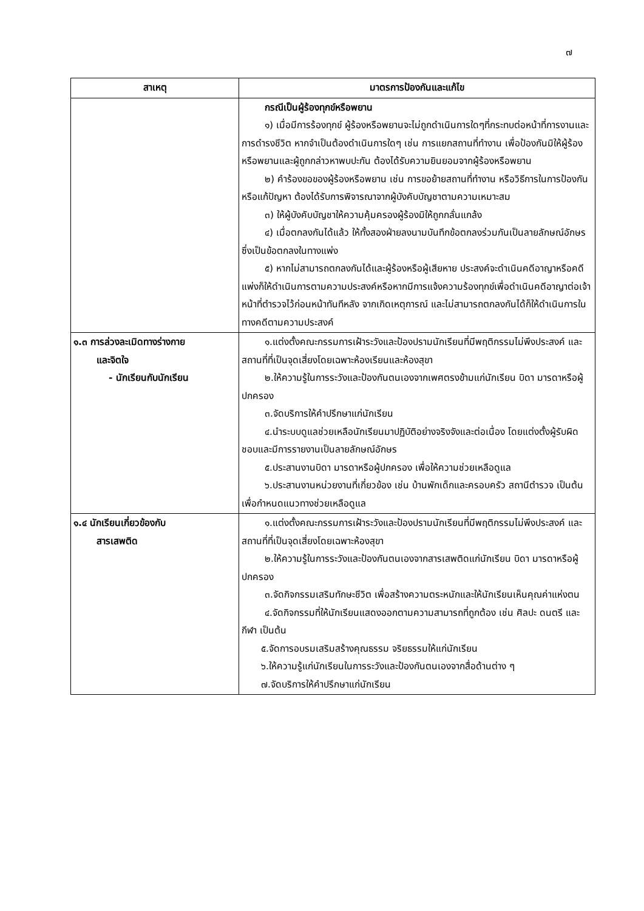๗
| สาเหตุ | มาตรการป้องกันและแก้ไข |
| --- | --- |
| | กรณีเป็นผู้ร้องทุกข์หรือพยาน ๑) เมื่อมีการร้องทุกข์ ผู้ร้องหรือพยานจะไม่ถูกดำเนินการใดๆที่กระทบต่อหน้าที่การงานและการดำรงชีวิต หากจำเป็นต้องดำเนินการใดๆ เช่น การแยกสถานที่ทำงาน เพื่อป้องกันมิให้ผู้ร้องหรือพยานและผู้ถูกกล่าวหาพบปะกัน ต้องได้รับความยินยอมจากผู้ร้องหรือพยาน ๒) คำร้องขอของผู้ร้องหรือพยาน เช่น การขอย้ายสถานที่ทำงาน หรือวิธีการในการป้องกันหรือแก้ปัญหา ต้องได้รับการพิจารณาจากผู้บังคับบัญชาตามความเหมาะสม ๓) ให้ผู้บังคับบัญชาให้ความคุ้มครองผู้ร้องมิให้ถูกกลั่นแกล้ง ๔) เมื่อตกลงกันได้แล้ว ให้ทั้งสองฝ่ายลงนามบันทึกข้อตกลงร่วมกันเป็นลายลักษณ์อักษรซึ่งเป็นข้อตกลงในทางแพ่ง ๕) หากไม่สามารถตกลงกันได้และผู้ร้องหรือผู้เสียหาย ประสงค์จะดำเนินคดีอาญาหรือคดีแพ่งก็ให้ดำเนินการตามความประสงค์หรือหากมีการแจ้งความร้องทุกข์เพื่อดำเนินคดีอาญาต่อเจ้าหน้าที่ตำรวจไว้ก่อนหน้าทันทีหลัง จากเกิดเหตุการณ์ และไม่สามารถตกลงกันได้ก็ให้ดำเนินการในทางคดีตามความประสงค์ |
| ๑.๓ การล่วงละเมิดทางร่างกาย และจิตใจ - นักเรียนกับนักเรียน | ๑.แต่งตั้งคณะกรรมการเฝ้าระวังและป้องปรามนักเรียนที่มีพฤติกรรมไม่พึงประสงค์ และสถานที่ที่เป็นจุดเสี่ยงโดยเฉพาะห้องเรียนและห้องสุขา ๒.ให้ความรู้ในการระวังและป้องกันตนเองจากเพศตรงข้ามแก่นักเรียน บิดา มารดาหรือผู้ปกครอง ๓.จัดบริการให้คำปรึกษาแก่นักเรียน ๔.นำระบบดูแลช่วยเหลือนักเรียนมาปฏิบัติอย่างจริงจังและต่อเนื่อง โดยแต่งตั้งผู้รับผิดชอบและมีการรายงานเป็นลายลักษณ์อักษร ๕.ประสานงานบิดา มารดาหรือผู้ปกครอง เพื่อให้ความช่วยเหลือดูแล ๖.ประสานงานหน่วยงานที่เกี่ยวข้อง เช่น บ้านพักเด็กและครอบครัว สถานีตำรวจ เป็นต้น เพื่อกำหนดแนวทางช่วยเหลือดูแล |
| ๑.๔ นักเรียนเกี่ยวข้องกับ สารเสพติด | ๑.แต่งตั้งคณะกรรมการเฝ้าระวังและป้องปรามนักเรียนที่มีพฤติกรรมไม่พึงประสงค์ และสถานที่ที่เป็นจุดเสี่ยงโดยเฉพาะห้องสุขา ๒.ให้ความรู้ในการระวังและป้องกันตนเองจากสารเสพติดแก่นักเรียน บิดา มารดาหรือผู้ปกครอง ๓.จัดกิจกรรมเสริมทักษะชีวิต เพื่อสร้างความตระหนักและให้นักเรียนเห็นคุณค่าแห่งตน ๔.จัดกิจกรรมที่ให้นักเรียนแสดงออกตามความสามารถที่ถูกต้อง เช่น ศิลปะ ดนตรี และกีฬา เป็นต้น ๕.จัดการอบรมเสริมสร้างคุณธรรม จริยธรรมให้แก่นักเรียน ๖.ให้ความรู้แก่นักเรียนในการระวังและป้องกันตนเองจากสื่อด้านต่าง ๆ ๗.จัดบริการให้คำปรึกษาแก่นักเรียน |